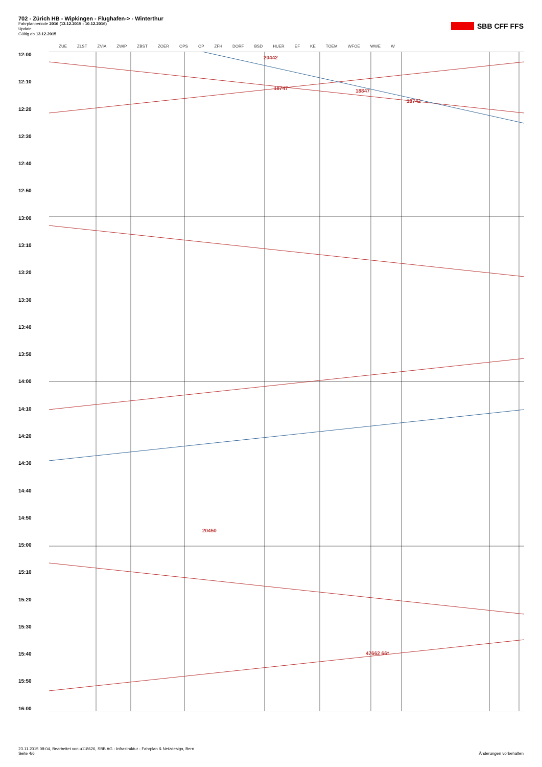702 - Zürich HB - Wipkingen - Flughafen-> - Winterthur
Fahrplanperiode 2016 (13.12.2015 - 10.12.2016)
Update
Gültig ab 13.12.2015
SBB CFF FFS
ZUE ZLST ZVIA ZWIP ZBST ZOER OPS OP ZFH DORF BSD HUER EF KE TOEM WFOE WWE W
12:00
12:10
12:20
12:30
12:40
12:50
13:00
13:10
13:20
13:30
13:40
13:50
14:00
14:10
14:20
14:30
14:40
14:50
15:00
15:10
15:20
15:30
15:40
15:50
16:00
20442
18747
18847
18742
20450
47662 66*
23.11.2015 08:04, Bearbeitet von u118626, SBB AG - Infrastruktur - Fahrplan & Netzdesign, Bern
Seite 4/6
Änderungen vorbehalten